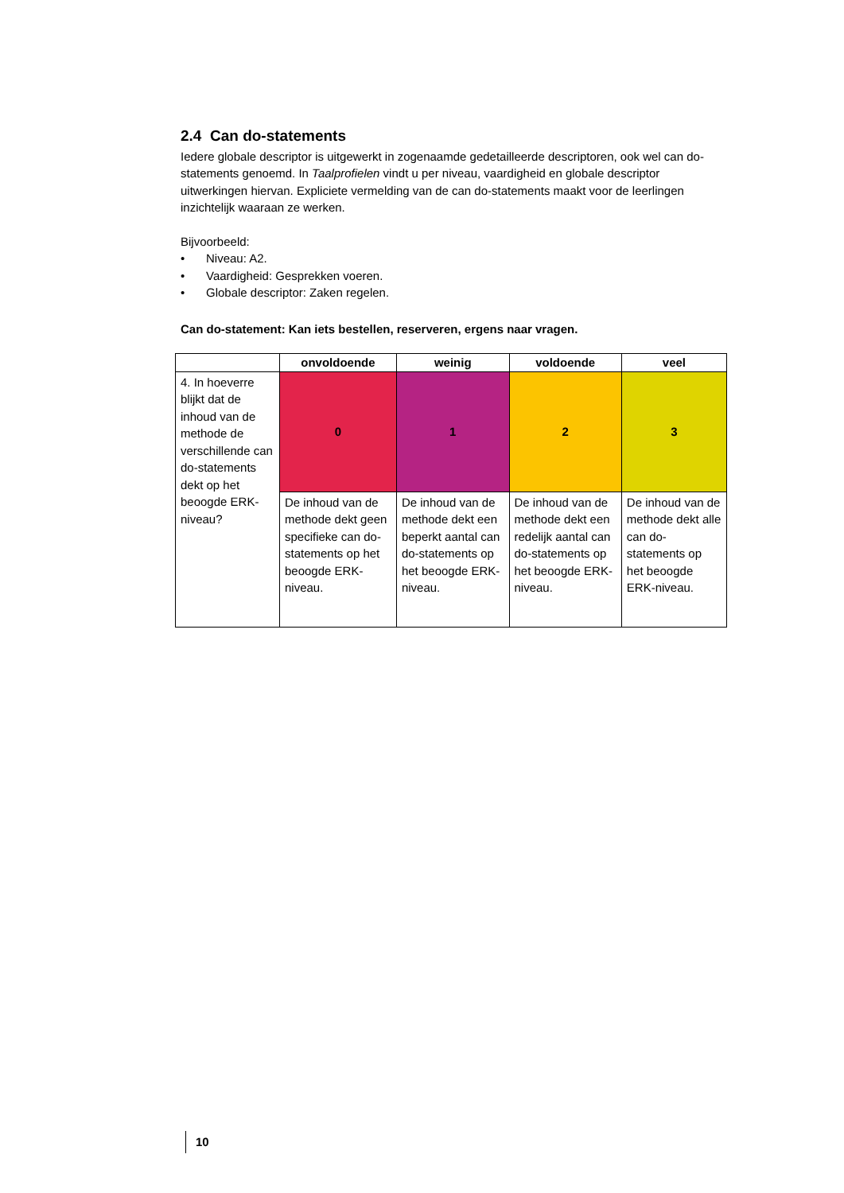2.4 Can do-statements
Iedere globale descriptor is uitgewerkt in zogenaamde gedetailleerde descriptoren, ook wel can do-statements genoemd. In Taalprofielen vindt u per niveau, vaardigheid en globale descriptor uitwerkingen hiervan. Expliciete vermelding van de can do-statements maakt voor de leerlingen inzichtelijk waaraan ze werken.
Bijvoorbeeld:
• Niveau: A2.
• Vaardigheid: Gesprekken voeren.
• Globale descriptor: Zaken regelen.
Can do-statement: Kan iets bestellen, reserveren, ergens naar vragen.
| | onvoldoende | weinig | voldoende | veel |
| --- | --- | --- | --- | --- |
| 4. In hoeverre blijkt dat de inhoud van de methode de verschillende can do-statements dekt op het beoogde ERK-niveau? | 0 | 1 | 2 | 3 |
| | De inhoud van de methode dekt geen specifieke can do-statements op het beoogde ERK-niveau. | De inhoud van de methode dekt een beperkt aantal can do-statements op het beoogde ERK-niveau. | De inhoud van de methode dekt een redelijk aantal can do-statements op het beoogde ERK-niveau. | De inhoud van de methode dekt alle can do-statements op het beoogde ERK-niveau. |
10